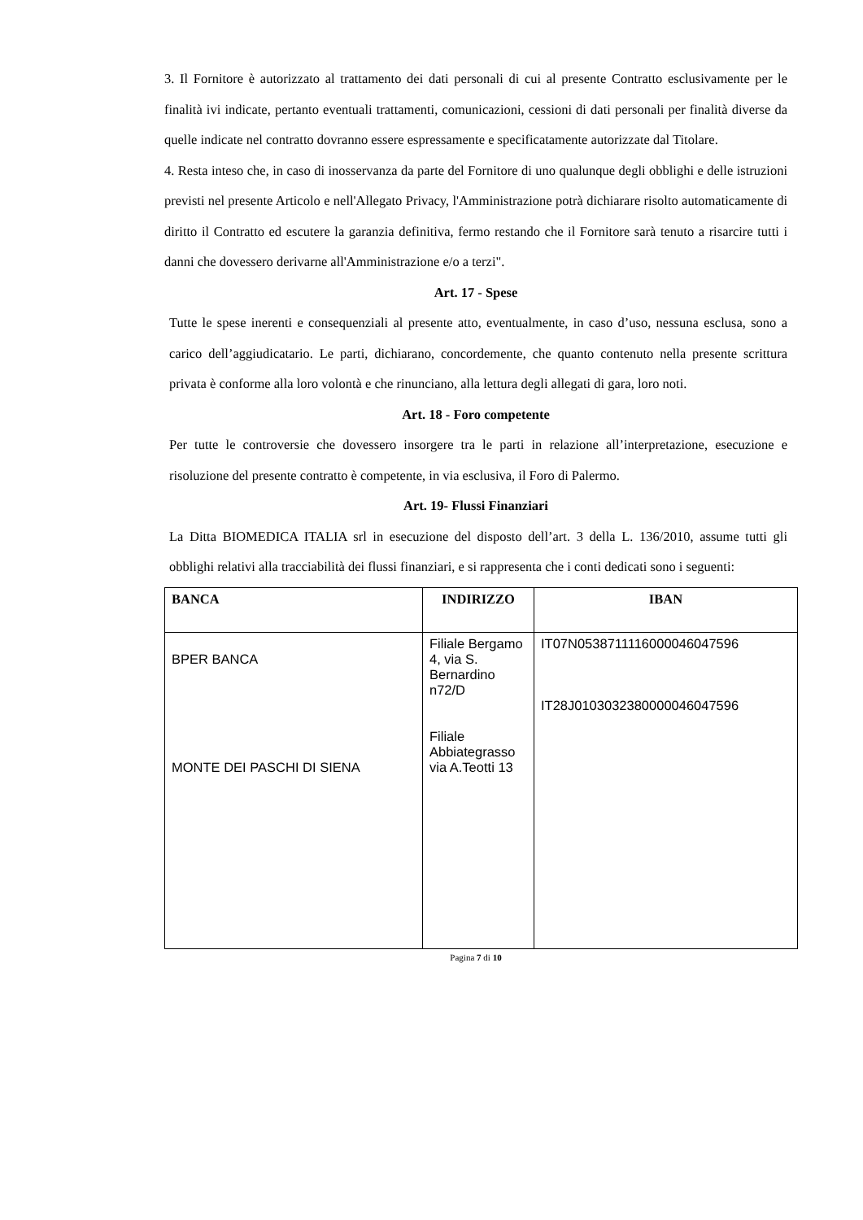3. Il Fornitore è autorizzato al trattamento dei dati personali di cui al presente Contratto esclusivamente per le finalità ivi indicate, pertanto eventuali trattamenti, comunicazioni, cessioni di dati personali per finalità diverse da quelle indicate nel contratto dovranno essere espressamente e specificatamente autorizzate dal Titolare.
4. Resta inteso che, in caso di inosservanza da parte del Fornitore di uno qualunque degli obblighi e delle istruzioni previsti nel presente Articolo e nell'Allegato Privacy, l'Amministrazione potrà dichiarare risolto automaticamente di diritto il Contratto ed escutere la garanzia definitiva, fermo restando che il Fornitore sarà tenuto a risarcire tutti i danni che dovessero derivarne all'Amministrazione e/o a terzi".
Art. 17 - Spese
Tutte le spese inerenti e consequenziali al presente atto, eventualmente, in caso d’uso, nessuna esclusa, sono a carico dell’aggiudicatario. Le parti, dichiarano, concordemente, che quanto contenuto nella presente scrittura privata è conforme alla loro volontà e che rinunciano, alla lettura degli allegati di gara, loro noti.
Art. 18 - Foro competente
Per tutte le controversie che dovessero insorgere tra le parti in relazione all’interpretazione, esecuzione e risoluzione del presente contratto è competente, in via esclusiva, il Foro di Palermo.
Art. 19- Flussi Finanziari
La Ditta BIOMEDICA ITALIA srl in esecuzione del disposto dell’art. 3 della L. 136/2010, assume tutti gli obblighi relativi alla tracciabilità dei flussi finanziari, e si rappresenta che i conti dedicati sono i seguenti:
| BANCA | INDIRIZZO | IBAN |
| --- | --- | --- |
| BPER BANCA MONTE DEI PASCHI DI SIENA | Filiale Bergamo 4, via S. Bernardino n72/D Filiale Abbiategrasso via A.Teotti 13 | IT07N0538711116000046047596 IT28J0103032380000046047596 |
Pagina 7 di 10